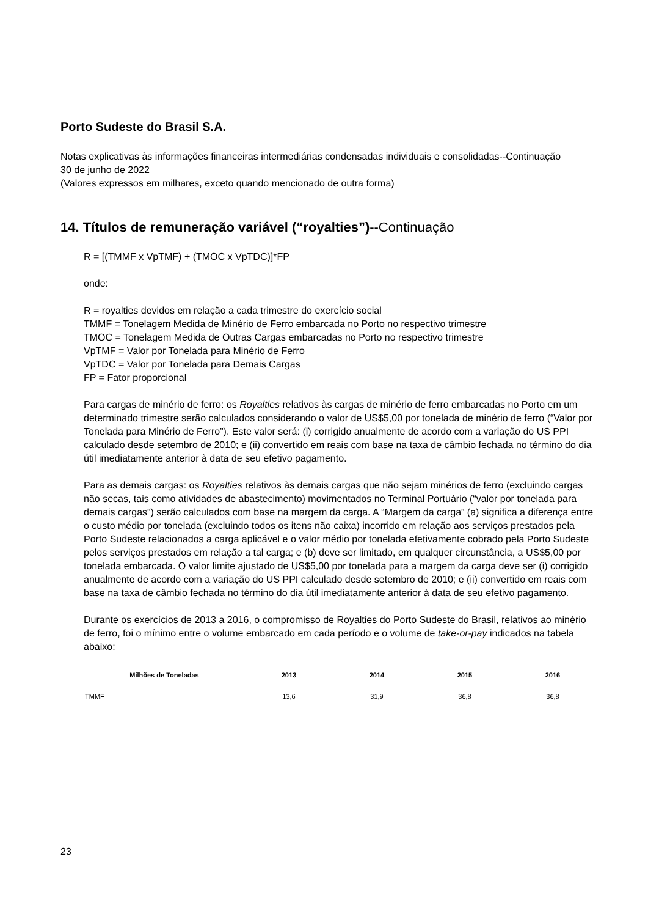Porto Sudeste do Brasil S.A.
Notas explicativas às informações financeiras intermediárias condensadas individuais e consolidadas--Continuação
30 de junho de 2022
(Valores expressos em milhares, exceto quando mencionado de outra forma)
14. Títulos de remuneração variável (“royalties”)--Continuação
R = [(TMMF x VpTMF) + (TMOC x VpTDC)]*FP
onde:
R = royalties devidos em relação a cada trimestre do exercício social
TMMF = Tonelagem Medida de Minério de Ferro embarcada no Porto no respectivo trimestre
TMOC = Tonelagem Medida de Outras Cargas embarcadas no Porto no respectivo trimestre
VpTMF = Valor por Tonelada para Minério de Ferro
VpTDC = Valor por Tonelada para Demais Cargas
FP = Fator proporcional
Para cargas de minério de ferro: os Royalties relativos às cargas de minério de ferro embarcadas no Porto em um determinado trimestre serão calculados considerando o valor de US$5,00 por tonelada de minério de ferro (“Valor por Tonelada para Minério de Ferro”). Este valor será: (i) corrigido anualmente de acordo com a variação do US PPI calculado desde setembro de 2010; e (ii) convertido em reais com base na taxa de câmbio fechada no término do dia útil imediatamente anterior à data de seu efetivo pagamento.
Para as demais cargas: os Royalties relativos às demais cargas que não sejam minérios de ferro (excluindo cargas não secas, tais como atividades de abastecimento) movimentados no Terminal Portuário (“valor por tonelada para demais cargas”) serão calculados com base na margem da carga. A “Margem da carga” (a) significa a diferença entre o custo médio por tonelada (excluindo todos os itens não caixa) incorrido em relação aos serviços prestados pela Porto Sudeste relacionados a carga aplicável e o valor médio por tonelada efetivamente cobrado pela Porto Sudeste pelos serviços prestados em relação a tal carga; e (b) deve ser limitado, em qualquer circunstância, a US$5,00 por tonelada embarcada. O valor limite ajustado de US$5,00 por tonelada para a margem da carga deve ser (i) corrigido anualmente de acordo com a variação do US PPI calculado desde setembro de 2010; e (ii) convertido em reais com base na taxa de câmbio fechada no término do dia útil imediatamente anterior à data de seu efetivo pagamento.
Durante os exercícios de 2013 a 2016, o compromisso de Royalties do Porto Sudeste do Brasil, relativos ao minério de ferro, foi o mínimo entre o volume embarcado em cada período e o volume de take-or-pay indicados na tabela abaixo:
| Milhões de Toneladas | 2013 | 2014 | 2015 | 2016 |
| --- | --- | --- | --- | --- |
| TMMF | 13,6 | 31,9 | 36,8 | 36,8 |
23